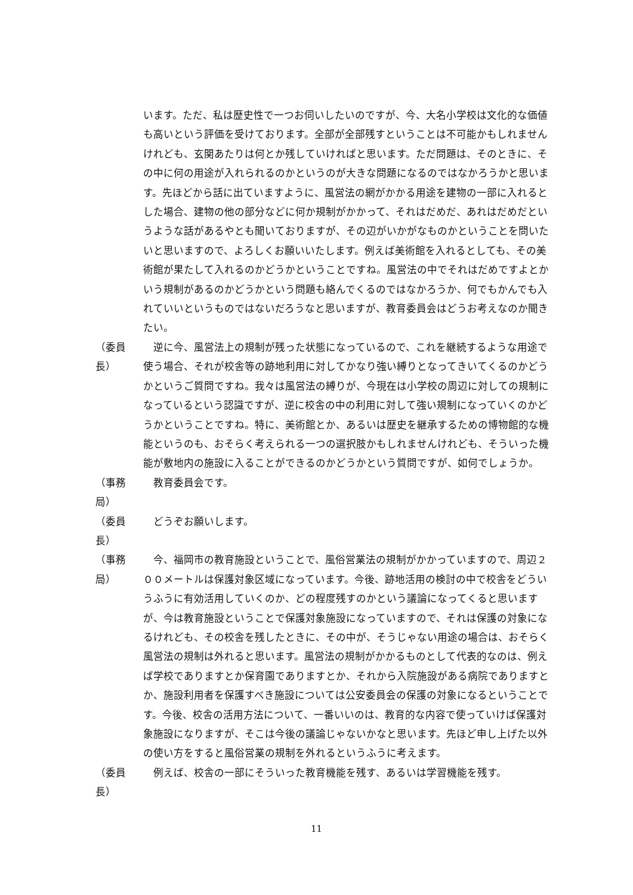います。ただ、私は歴史性で一つお伺いしたいのですが、今、大名小学校は文化的な価値も高いという評価を受けております。全部が全部残すということは不可能かもしれませんけれども、玄関あたりは何とか残していければと思います。ただ問題は、そのときに、その中に何の用途が入れられるのかというのが大きな問題になるのではなかろうかと思います。先ほどから話に出ていますように、風営法の網がかかる用途を建物の一部に入れるとした場合、建物の他の部分などに何か規制がかかって、それはだめだ、あれはだめだというような話があるやとも聞いておりますが、その辺がいかがなものかということを問いたいと思いますので、よろしくお願いいたします。例えば美術館を入れるとしても、その美術館が果たして入れるのかどうかということですね。風営法の中でそれはだめですよとかいう規制があるのかどうかという問題も絡んでくるのではなかろうか、何でもかんでも入れていいというものではないだろうなと思いますが、教育委員会はどうお考えなのか聞きたい。
（委員長）
　逆に今、風営法上の規制が残った状態になっているので、これを継続するような用途で使う場合、それが校舎等の跡地利用に対してかなり強い縛りとなってきいてくるのかどうかというご質問ですね。我々は風営法の縛りが、今現在は小学校の周辺に対しての規制になっているという認識ですが、逆に校舎の中の利用に対して強い規制になっていくのかどうかということですね。特に、美術館とか、あるいは歴史を継承するための博物館的な機能というのも、おそらく考えられる一つの選択肢かもしれませんけれども、そういった機能が敷地内の施設に入ることができるのかどうかという質問ですが、如何でしょうか。
（事務局）
　教育委員会です。
（委員長）
　どうぞお願いします。
（事務局）
　今、福岡市の教育施設ということで、風俗営業法の規制がかかっていますので、周辺２００メートルは保護対象区域になっています。今後、跡地活用の検討の中で校舎をどういうふうに有効活用していくのか、どの程度残すのかという議論になってくると思いますが、今は教育施設ということで保護対象施設になっていますので、それは保護の対象になるけれども、その校舎を残したときに、その中が、そうじゃない用途の場合は、おそらく風営法の規制は外れると思います。風営法の規制がかかるものとして代表的なのは、例えば学校でありますとか保育園でありますとか、それから入院施設がある病院でありますとか、施設利用者を保護すべき施設については公安委員会の保護の対象になるということです。今後、校舎の活用方法について、一番いいのは、教育的な内容で使っていけば保護対象施設になりますが、そこは今後の議論じゃないかなと思います。先ほど申し上げた以外の使い方をすると風俗営業の規制を外れるというふうに考えます。
（委員長）
　例えば、校舎の一部にそういった教育機能を残す、あるいは学習機能を残す。
11